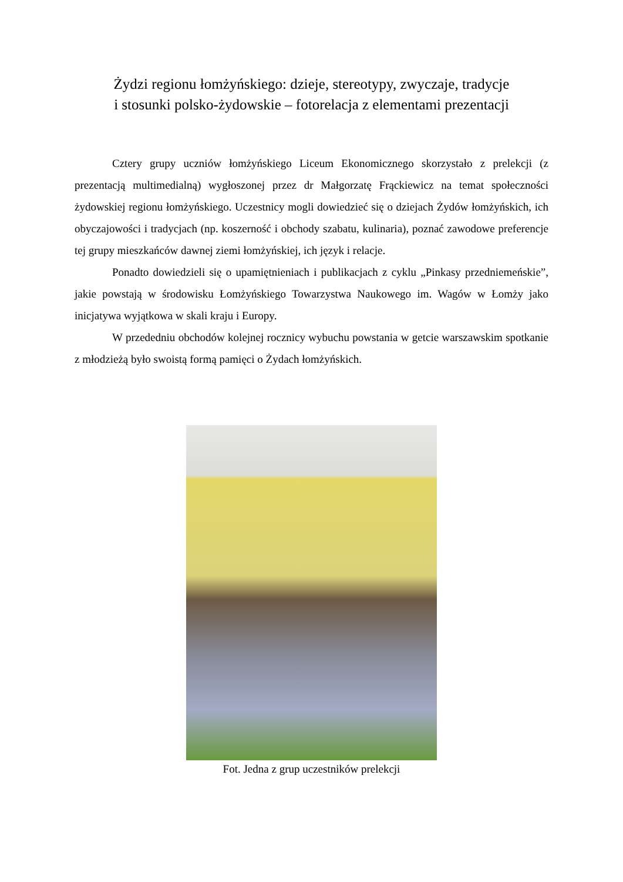Żydzi regionu łomżyńskiego: dzieje, stereotypy, zwyczaje, tradycje
i stosunki polsko-żydowskie – fotorelacja z elementami prezentacji
Cztery grupy uczniów łomżyńskiego Liceum Ekonomicznego skorzystało z prelekcji (z prezentacją multimedialną) wygłoszonej przez dr Małgorzatę Frąckiewicz na temat społeczności żydowskiej regionu łomżyńskiego. Uczestnicy mogli dowiedzieć się o dziejach Żydów łomżyńskich, ich obyczajowości i tradycjach (np. koszerność i obchody szabatu, kulinaria), poznać zawodowe preferencje tej grupy mieszkańców dawnej ziemi łomżyńskiej, ich język i relacje.
Ponadto dowiedzieli się o upamiętnieniach i publikacjach z cyklu „Pinkasy przedniemeńskie”, jakie powstają w środowisku Łomżyńskiego Towarzystwa Naukowego im. Wagów w Łomży jako inicjatywa wyjątkowa w skali kraju i Europy.
W przededniu obchodów kolejnej rocznicy wybuchu powstania w getcie warszawskim spotkanie z młodzieżą było swoistą formą pamięci o Żydach łomżyńskich.
Fot. Jedna z grup uczestników prelekcji